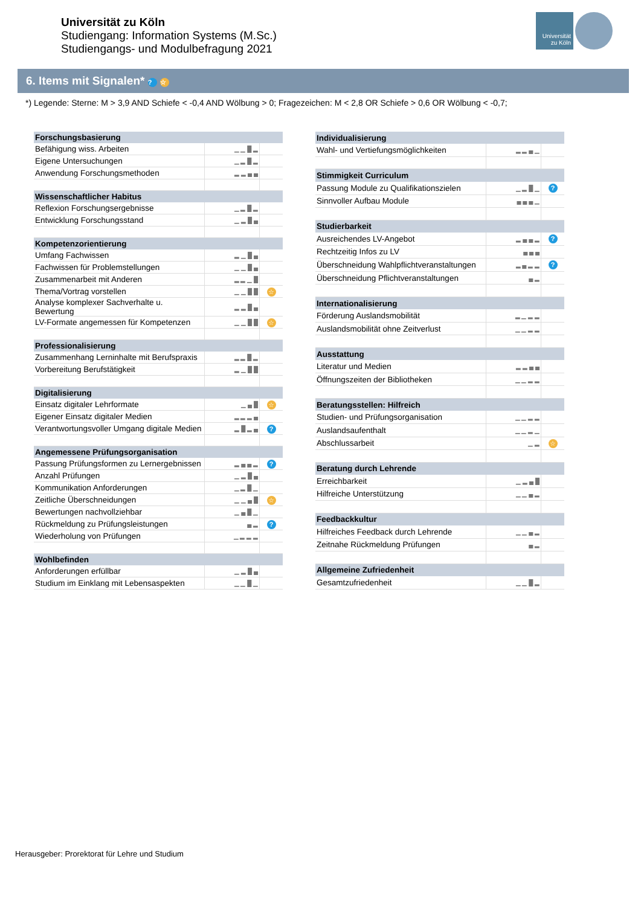Universität zu Köln
Studiengang: Information Systems (M.Sc.)
Studiengangs- und Modulbefragung 2021
Universität zu Köln
6. Items mit Signalen* ? ☆
*) Legende: Sterne: M > 3,9 AND Schiefe < -0,4 AND Wölbung > 0; Fragezeichen: M < 2,8 OR Schiefe > 0,6 OR Wölbung < -0,7;
| Forschungsbasierung | | |
| Befähigung wiss. Arbeiten | ▁ ▁ █ ▂ | |
| Eigene Untersuchungen | ▁ ▂ █ ▂ | |
| Anwendung Forschungsmethoden | ▂ ▂ ▄ ▄ | |
| Wissenschaftlicher Habitus | | |
| Reflexion Forschungsergebnisse | ▁ ▂ █ ▂ | |
| Entwicklung Forschungsstand | ▁ ▂ █ ▄ | |
| Kompetenzorientierung | | |
| Umfang Fachwissen | ▂ ▁ █ ▄ | |
| Fachwissen für Problemstellungen | ▁ ▁ █ ▄ | |
| Zusammenarbeit mit Anderen | ▂ ▂ ▁ █ | |
| Thema/Vortrag vorstellen | ▁ ▁ █ █ | ☆ |
| Analyse komplexer Sachverhalte u. Bewertung | ▂ ▂ █ ▄ | |
| LV-Formate angemessen für Kompetenzen | ▁ ▁ █ █ | ☆ |
| Professionalisierung | | |
| Zusammenhang Lerninhalte mit Berufspraxis | ▂ ▂ █ ▂ | |
| Vorbereitung Berufstätigkeit | ▂ ▁ █ █ | |
| Digitalisierung | | |
| Einsatz digitaler Lehrformate | ▁ ▄ █ | ☆ |
| Eigener Einsatz digitaler Medien | ▂ ▂ ▂ ▄ | |
| Verantwortungsvoller Umgang digitale Medien | ▂ █ ▂ ▄ | ? |
| Angemessene Prüfungsorganisation | | |
| Passung Prüfungsformen zu Lernergebnissen | ▂ ▄ ▄ ▂ | ? |
| Anzahl Prüfungen | ▁ ▂ █ ▄ | |
| Kommunikation Anforderungen | ▁ ▂ █ ▁ | |
| Zeitliche Überschneidungen | ▁ ▁ ▄ █ | ☆ |
| Bewertungen nachvollziehbar | ▁ ▄ █ ▁ | |
| Rückmeldung zu Prüfungsleistungen | ▄ ▂ | ? |
| Wiederholung von Prüfungen | ▁ ▂ ▂ ▂ | |
| Wohlbefinden | | |
| Anforderungen erfüllbar | ▁ ▂ █ ▄ | |
| Studium im Einklang mit Lebensaspekten | ▁ ▁ █ ▁ | |
| Individualisierung | | |
| Wahl- und Vertiefungsmöglichkeiten | ▂ ▂ ▄ ▁ | |
| Stimmigkeit Curriculum | | |
| Passung Module zu Qualifikationszielen | ▁ ▂ █ ▁ | ? |
| Sinnvoller Aufbau Module | ▄ ▄ ▄ ▁ | |
| Studierbarkeit | | |
| Ausreichendes LV-Angebot | ▂ ▄ ▄ ▂ | ? |
| Rechtzeitig Infos zu LV | ▄ ▄ ▄ | |
| Überschneidung Wahlpflichtveranstaltungen | ▂ ▄ ▂ ▂ | ? |
| Überschneidung Pflichtveranstaltungen | ▄ ▂ | |
| Internationalisierung | | |
| Förderung Auslandsmobilität | ▂ ▁ ▂ ▂ | |
| Auslandsmobilität ohne Zeitverlust | ▁ ▁ ▂ ▂ | |
| Ausstattung | | |
| Literatur und Medien | ▂ ▂ ▄ ▄ | |
| Öffnungszeiten der Bibliotheken | ▁ ▁ ▂ ▂ | |
| Beratungsstellen: Hilfreich | | |
| Studien- und Prüfungsorganisation | ▁ ▁ ▂ ▂ | |
| Auslandsaufenthalt | ▁ ▁ ▂ ▁ | |
| Abschlussarbeit | ▁ ▂ | ☆ |
| Beratung durch Lehrende | | |
| Erreichbarkeit | ▁ ▂ ▄ █ | |
| Hilfreiche Unterstützung | ▁ ▁ ▄ ▂ | |
| Feedbackkultur | | |
| Hilfreiches Feedback durch Lehrende | ▁ ▁ ▄ ▂ | |
| Zeitnahe Rückmeldung Prüfungen | ▄ ▂ | |
| Allgemeine Zufriedenheit | | |
| Gesamtzufriedenheit | ▁ ▁ █ ▂ | |
Herausgeber: Prorektorat für Lehre und Studium